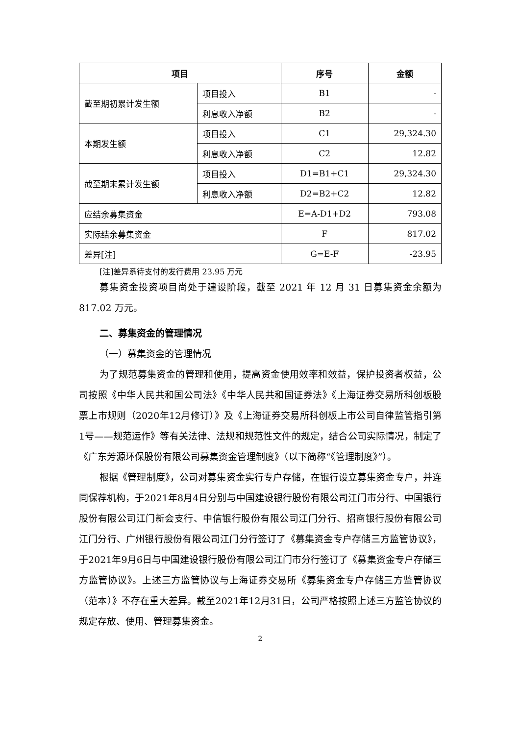| 项目 | | 序号 | 金额 |
| --- | --- | --- | --- |
| 截至期初累计发生额 | 项目投入 | B1 | - |
| | 利息收入净额 | B2 | - |
| 本期发生额 | 项目投入 | C1 | 29,324.30 |
| | 利息收入净额 | C2 | 12.82 |
| 截至期末累计发生额 | 项目投入 | D1=B1+C1 | 29,324.30 |
| | 利息收入净额 | D2=B2+C2 | 12.82 |
| 应结余募集资金 | | E=A-D1+D2 | 793.08 |
| 实际结余募集资金 | | F | 817.02 |
| 差异[注] | | G=E-F | -23.95 |
[注]差异系待支付的发行费用 23.95 万元
募集资金投资项目尚处于建设阶段，截至 2021 年 12 月 31 日募集资金余额为 817.02 万元。
二、募集资金的管理情况
（一）募集资金的管理情况
为了规范募集资金的管理和使用，提高资金使用效率和效益，保护投资者权益，公司按照《中华人民共和国公司法》《中华人民共和国证券法》《上海证券交易所科创板股票上市规则（2020年12月修订）》及《上海证券交易所科创板上市公司自律监管指引第1号——规范运作》等有关法律、法规和规范性文件的规定，结合公司实际情况，制定了《广东芳源环保股份有限公司募集资金管理制度》（以下简称“《管理制度》”）。
根据《管理制度》，公司对募集资金实行专户存储，在银行设立募集资金专户，并连同保荐机构，于2021年8月4日分别与中国建设银行股份有限公司江门市分行、中国银行股份有限公司江门新会支行、中信银行股份有限公司江门分行、招商银行股份有限公司江门分行、广州银行股份有限公司江门分行签订了《募集资金专户存储三方监管协议》，于2021年9月6日与中国建设银行股份有限公司江门市分行签订了《募集资金专户存储三方监管协议》。上述三方监管协议与上海证券交易所《募集资金专户存储三方监管协议（范本）》不存在重大差异。截至2021年12月31日，公司严格按照上述三方监管协议的规定存放、使用、管理募集资金。
2